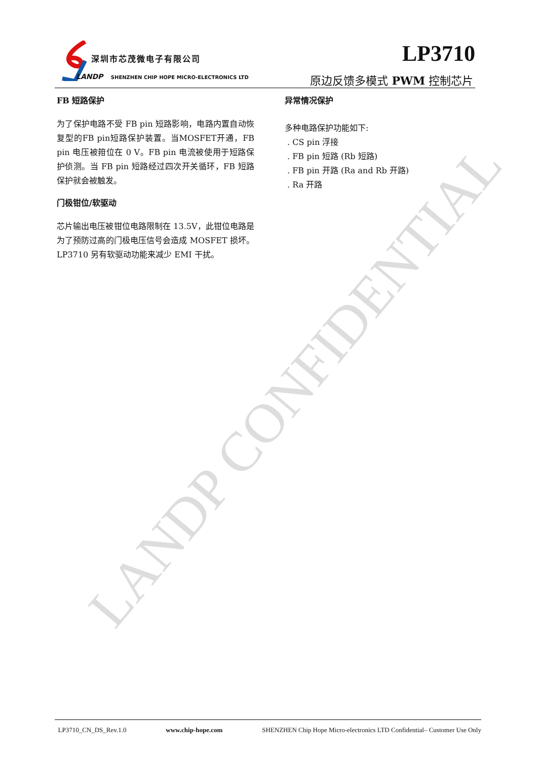LANDP CONFIDENTIAL
深圳市芯茂微电子有限公司
LANDP SHENZHEN CHIP HOPE MICRO-ELECTRONICS LTD
LP3710
原边反馈多模式 PWM 控制芯片
FB 短路保护
为了保护电路不受 FB pin 短路影响，电路内置自动恢复型的FB pin短路保护装置。当MOSFET开通，FB pin 电压被箝位在 0 V。FB pin 电流被使用于短路保护侦测。当 FB pin 短路经过四次开关循环，FB 短路保护就会被触发。
门极钳位/软驱动
芯片输出电压被钳位电路限制在 13.5V，此钳位电路是为了预防过高的门极电压信号会造成 MOSFET 损坏。LP3710 另有软驱动功能来减少 EMI 干扰。
异常情况保护
多种电路保护功能如下:
. CS pin 浮接
. FB pin 短路 (Rb 短路)
. FB pin 开路 (Ra and Rb 开路)
. Ra 开路
LP3710_CN_DS_Rev.1.0 www.chip-hope.com SHENZHEN Chip Hope Micro-electronics LTD Confidential– Customer Use Only